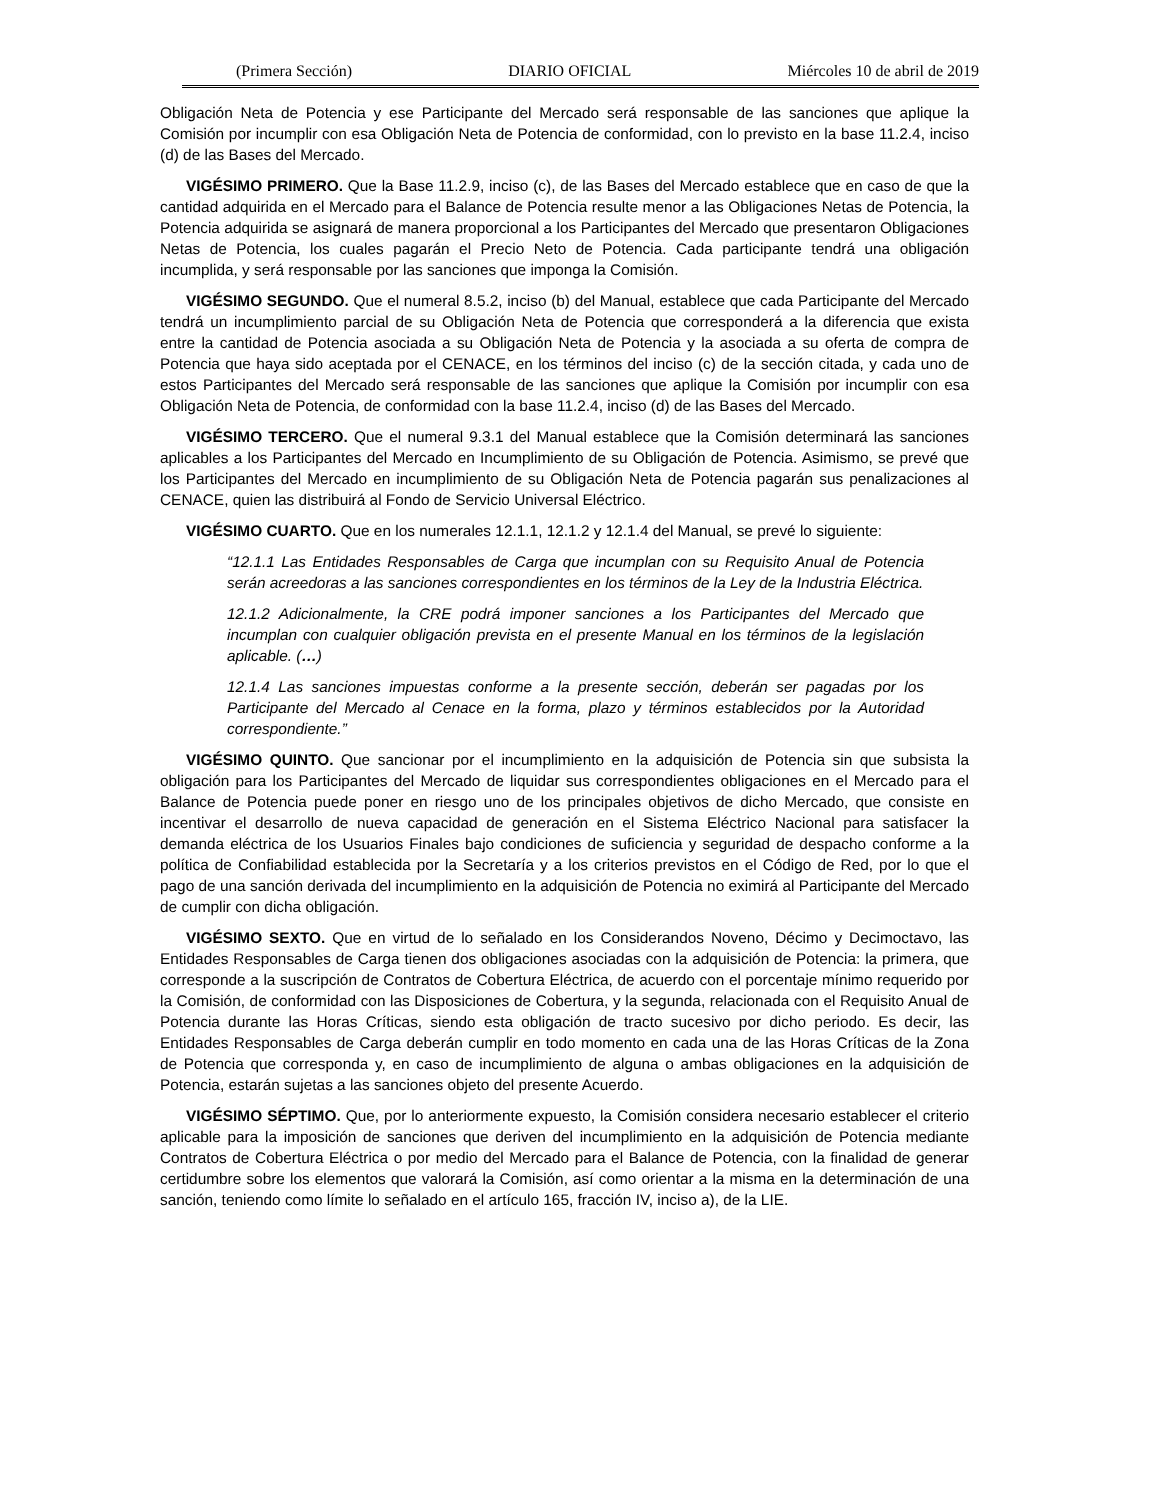(Primera Sección) DIARIO OFICIAL Miércoles 10 de abril de 2019
Obligación Neta de Potencia y ese Participante del Mercado será responsable de las sanciones que aplique la Comisión por incumplir con esa Obligación Neta de Potencia de conformidad, con lo previsto en la base 11.2.4, inciso (d) de las Bases del Mercado.
VIGÉSIMO PRIMERO. Que la Base 11.2.9, inciso (c), de las Bases del Mercado establece que en caso de que la cantidad adquirida en el Mercado para el Balance de Potencia resulte menor a las Obligaciones Netas de Potencia, la Potencia adquirida se asignará de manera proporcional a los Participantes del Mercado que presentaron Obligaciones Netas de Potencia, los cuales pagarán el Precio Neto de Potencia. Cada participante tendrá una obligación incumplida, y será responsable por las sanciones que imponga la Comisión.
VIGÉSIMO SEGUNDO. Que el numeral 8.5.2, inciso (b) del Manual, establece que cada Participante del Mercado tendrá un incumplimiento parcial de su Obligación Neta de Potencia que corresponderá a la diferencia que exista entre la cantidad de Potencia asociada a su Obligación Neta de Potencia y la asociada a su oferta de compra de Potencia que haya sido aceptada por el CENACE, en los términos del inciso (c) de la sección citada, y cada uno de estos Participantes del Mercado será responsable de las sanciones que aplique la Comisión por incumplir con esa Obligación Neta de Potencia, de conformidad con la base 11.2.4, inciso (d) de las Bases del Mercado.
VIGÉSIMO TERCERO. Que el numeral 9.3.1 del Manual establece que la Comisión determinará las sanciones aplicables a los Participantes del Mercado en Incumplimiento de su Obligación de Potencia. Asimismo, se prevé que los Participantes del Mercado en incumplimiento de su Obligación Neta de Potencia pagarán sus penalizaciones al CENACE, quien las distribuirá al Fondo de Servicio Universal Eléctrico.
VIGÉSIMO CUARTO. Que en los numerales 12.1.1, 12.1.2 y 12.1.4 del Manual, se prevé lo siguiente:
“12.1.1 Las Entidades Responsables de Carga que incumplan con su Requisito Anual de Potencia serán acreedoras a las sanciones correspondientes en los términos de la Ley de la Industria Eléctrica.
12.1.2 Adicionalmente, la CRE podrá imponer sanciones a los Participantes del Mercado que incumplan con cualquier obligación prevista en el presente Manual en los términos de la legislación aplicable. (…)
12.1.4 Las sanciones impuestas conforme a la presente sección, deberán ser pagadas por los Participante del Mercado al Cenace en la forma, plazo y términos establecidos por la Autoridad correspondiente.”
VIGÉSIMO QUINTO. Que sancionar por el incumplimiento en la adquisición de Potencia sin que subsista la obligación para los Participantes del Mercado de liquidar sus correspondientes obligaciones en el Mercado para el Balance de Potencia puede poner en riesgo uno de los principales objetivos de dicho Mercado, que consiste en incentivar el desarrollo de nueva capacidad de generación en el Sistema Eléctrico Nacional para satisfacer la demanda eléctrica de los Usuarios Finales bajo condiciones de suficiencia y seguridad de despacho conforme a la política de Confiabilidad establecida por la Secretaría y a los criterios previstos en el Código de Red, por lo que el pago de una sanción derivada del incumplimiento en la adquisición de Potencia no eximirá al Participante del Mercado de cumplir con dicha obligación.
VIGÉSIMO SEXTO. Que en virtud de lo señalado en los Considerandos Noveno, Décimo y Decimoctavo, las Entidades Responsables de Carga tienen dos obligaciones asociadas con la adquisición de Potencia: la primera, que corresponde a la suscripción de Contratos de Cobertura Eléctrica, de acuerdo con el porcentaje mínimo requerido por la Comisión, de conformidad con las Disposiciones de Cobertura, y la segunda, relacionada con el Requisito Anual de Potencia durante las Horas Críticas, siendo esta obligación de tracto sucesivo por dicho periodo. Es decir, las Entidades Responsables de Carga deberán cumplir en todo momento en cada una de las Horas Críticas de la Zona de Potencia que corresponda y, en caso de incumplimiento de alguna o ambas obligaciones en la adquisición de Potencia, estarán sujetas a las sanciones objeto del presente Acuerdo.
VIGÉSIMO SÉPTIMO. Que, por lo anteriormente expuesto, la Comisión considera necesario establecer el criterio aplicable para la imposición de sanciones que deriven del incumplimiento en la adquisición de Potencia mediante Contratos de Cobertura Eléctrica o por medio del Mercado para el Balance de Potencia, con la finalidad de generar certidumbre sobre los elementos que valorará la Comisión, así como orientar a la misma en la determinación de una sanción, teniendo como límite lo señalado en el artículo 165, fracción IV, inciso a), de la LIE.